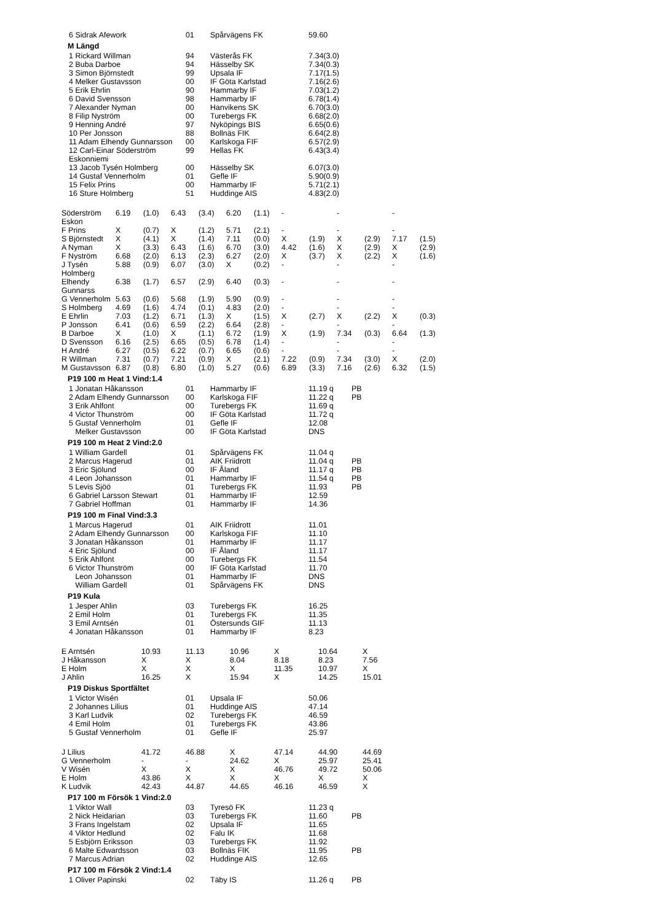| 6 Sidrak Afework | 01 | Spårvägens FK | 59.60 |
M Längd
| 1 Rickard Willman | 94 | Västerås FK | 7.34(3.0) |
| 2 Buba Darboe | 94 | Hässelby SK | 7.34(0.3) |
| 3 Simon Björnstedt | 99 | Upsala IF | 7.17(1.5) |
| 4 Melker Gustavsson | 00 | IF Göta Karlstad | 7.16(2.6) |
| 5 Erik Ehrlin | 90 | Hammarby IF | 7.03(1.2) |
| 6 David Svensson | 98 | Hammarby IF | 6.78(1.4) |
| 7 Alexander Nyman | 00 | Hanvikens SK | 6.70(3.0) |
| 8 Filip Nyström | 00 | Turebergs FK | 6.68(2.0) |
| 9 Henning André | 97 | Nyköpings BIS | 6.65(0.6) |
| 10 Per Jonsson | 88 | Bollnäs FIK | 6.64(2.8) |
| 11 Adam Elhendy Gunnarsson | 00 | Karlskoga FIF | 6.57(2.9) |
| 12 Carl-Einar Söderström Eskonniemi | 99 | Hellas FK | 6.43(3.4) |
| 13 Jacob Tysén Holmberg | 00 | Hässelby SK | 6.07(3.0) |
| 14 Gustaf Vennerholm | 01 | Gefle IF | 5.90(0.9) |
| 15 Felix Prins | 00 | Hammarby IF | 5.71(2.1) |
| 16 Sture Holmberg | 51 | Huddinge AIS | 4.83(2.0) |
| Söderström Eskon | 6.19 | (1.0) | 6.43 | (3.4) | 6.20 | (1.1) | - | | - | | - | |
| F Prins | X | (0.7) | X | (1.2) | 5.71 | (2.1) | - | | - | | - | |
| S Björnstedt | X | (4.1) | X | (1.4) | 7.11 | (0.0) | X | (1.9) | X | (2.9) | 7.17 | (1.5) |
| A Nyman | X | (3.3) | 6.43 | (1.6) | 6.70 | (3.0) | 4.42 | (1.6) | X | (2.9) | X | (2.9) |
| F Nyström | 6.68 | (2.0) | 6.13 | (2.3) | 6.27 | (2.0) | X | (3.7) | X | (2.2) | X | (1.6) |
| J Tysén Holmberg | 5.88 | (0.9) | 6.07 | (3.0) | X | (0.2) | - | | - | | - | |
| Elhendy Gunnarss | 6.38 | (1.7) | 6.57 | (2.9) | 6.40 | (0.3) | - | | - | | - | |
| G Vennerholm | 5.63 | (0.6) | 5.68 | (1.9) | 5.90 | (0.9) | - | | - | | - | |
| S Holmberg | 4.69 | (1.6) | 4.74 | (0.1) | 4.83 | (2.0) | - | | - | | - | |
| E Ehrlin | 7.03 | (1.2) | 6.71 | (1.3) | X | (1.5) | X | (2.7) | X | (2.2) | X | (0.3) |
| P Jonsson | 6.41 | (0.6) | 6.59 | (2.2) | 6.64 | (2.8) | - | | - | | - | |
| B Darboe | X | (1.0) | X | (1.1) | 6.72 | (1.9) | X | (1.9) | 7.34 | (0.3) | 6.64 | (1.3) |
| D Svensson | 6.16 | (2.5) | 6.65 | (0.5) | 6.78 | (1.4) | - | | - | | - | |
| H André | 6.27 | (0.5) | 6.22 | (0.7) | 6.65 | (0.6) | - | | - | | - | |
| R Willman | 7.31 | (0.7) | 7.21 | (0.9) | X | (2.1) | 7.22 | (0.9) | 7.34 | (3.0) | X | (2.0) |
| M Gustavsson | 6.87 | (0.8) | 6.80 | (1.0) | 5.27 | (0.6) | 6.89 | (3.3) | 7.16 | (2.6) | 6.32 | (1.5) |
P19 100 m Heat 1 Vind:1.4
| 1 Jonatan Håkansson | 01 | Hammarby IF | 11.19 q | PB |
| 2 Adam Elhendy Gunnarsson | 00 | Karlskoga FIF | 11.22 q | PB |
| 3 Erik Ahlfont | 00 | Turebergs FK | 11.69 q | |
| 4 Victor Thunström | 00 | IF Göta Karlstad | 11.72 q | |
| 5 Gustaf Vennerholm | 01 | Gefle IF | 12.08 | |
| Melker Gustavsson | 00 | IF Göta Karlstad | DNS | |
P19 100 m Heat 2 Vind:2.0
| 1 William Gardell | 01 | Spårvägens FK | 11.04 q | |
| 2 Marcus Hagerud | 01 | AIK Friidrott | 11.04 q | PB |
| 3 Eric Sjölund | 00 | IF Åland | 11.17 q | PB |
| 4 Leon Johansson | 01 | Hammarby IF | 11.54 q | PB |
| 5 Levis Sjöö | 01 | Turebergs FK | 11.93 | PB |
| 6 Gabriel Larsson Stewart | 01 | Hammarby IF | 12.59 | |
| 7 Gabriel Hoffman | 01 | Hammarby IF | 14.36 | |
P19 100 m Final Vind:3.3
| 1 Marcus Hagerud | 01 | AIK Friidrott | 11.01 |
| 2 Adam Elhendy Gunnarsson | 00 | Karlskoga FIF | 11.10 |
| 3 Jonatan Håkansson | 01 | Hammarby IF | 11.17 |
| 4 Eric Sjölund | 00 | IF Åland | 11.17 |
| 5 Erik Ahlfont | 00 | Turebergs FK | 11.54 |
| 6 Victor Thunström | 00 | IF Göta Karlstad | 11.70 |
| Leon Johansson | 01 | Hammarby IF | DNS |
| William Gardell | 01 | Spårvägens FK | DNS |
P19 Kula
| 1 Jesper Ahlin | 03 | Turebergs FK | 16.25 |
| 2 Emil Holm | 01 | Turebergs FK | 11.35 |
| 3 Emil Arntsén | 01 | Östersunds GIF | 11.13 |
| 4 Jonatan Håkansson | 01 | Hammarby IF | 8.23 |
| E Arntsén | 10.93 | 11.13 | 10.96 | X | 10.64 | X |
| J Håkansson | X | X | 8.04 | 8.18 | 8.23 | 7.56 |
| E Holm | X | X | X | 11.35 | 10.97 | X |
| J Ahlin | 16.25 | X | 15.94 | X | 14.25 | 15.01 |
P19 Diskus Sportfältet
| 1 Victor Wisén | 01 | Upsala IF | 50.06 |
| 2 Johannes Lilius | 01 | Huddinge AIS | 47.14 |
| 3 Karl Ludvik | 02 | Turebergs FK | 46.59 |
| 4 Emil Holm | 01 | Turebergs FK | 43.86 |
| 5 Gustaf Vennerholm | 01 | Gefle IF | 25.97 |
| J Lilius | 41.72 | 46.88 | X | 47.14 | 44.90 | 44.69 |
| G Vennerholm | - | - | 24.62 | X | 25.97 | 25.41 |
| V Wisén | X | X | X | 46.76 | 49.72 | 50.06 |
| E Holm | 43.86 | X | X | X | X | X |
| K Ludvik | 42.43 | 44.87 | 44.65 | 46.16 | 46.59 | X |
P17 100 m Försök 1 Vind:2.0
| 1 Viktor Wall | 03 | Tyresö FK | 11.23 q | |
| 2 Nick Heidarian | 03 | Turebergs FK | 11.60 | PB |
| 3 Frans Ingelstam | 02 | Upsala IF | 11.65 | |
| 4 Viktor Hedlund | 02 | Falu IK | 11.68 | |
| 5 Esbjörn Eriksson | 03 | Turebergs FK | 11.92 | |
| 6 Malte Edwardsson | 03 | Bollnäs FIK | 11.95 | PB |
| 7 Marcus Adrian | 02 | Huddinge AIS | 12.65 | |
P17 100 m Försök 2 Vind:1.4
| 1 Oliver Papinski | 02 | Täby IS | 11.26 q | PB |